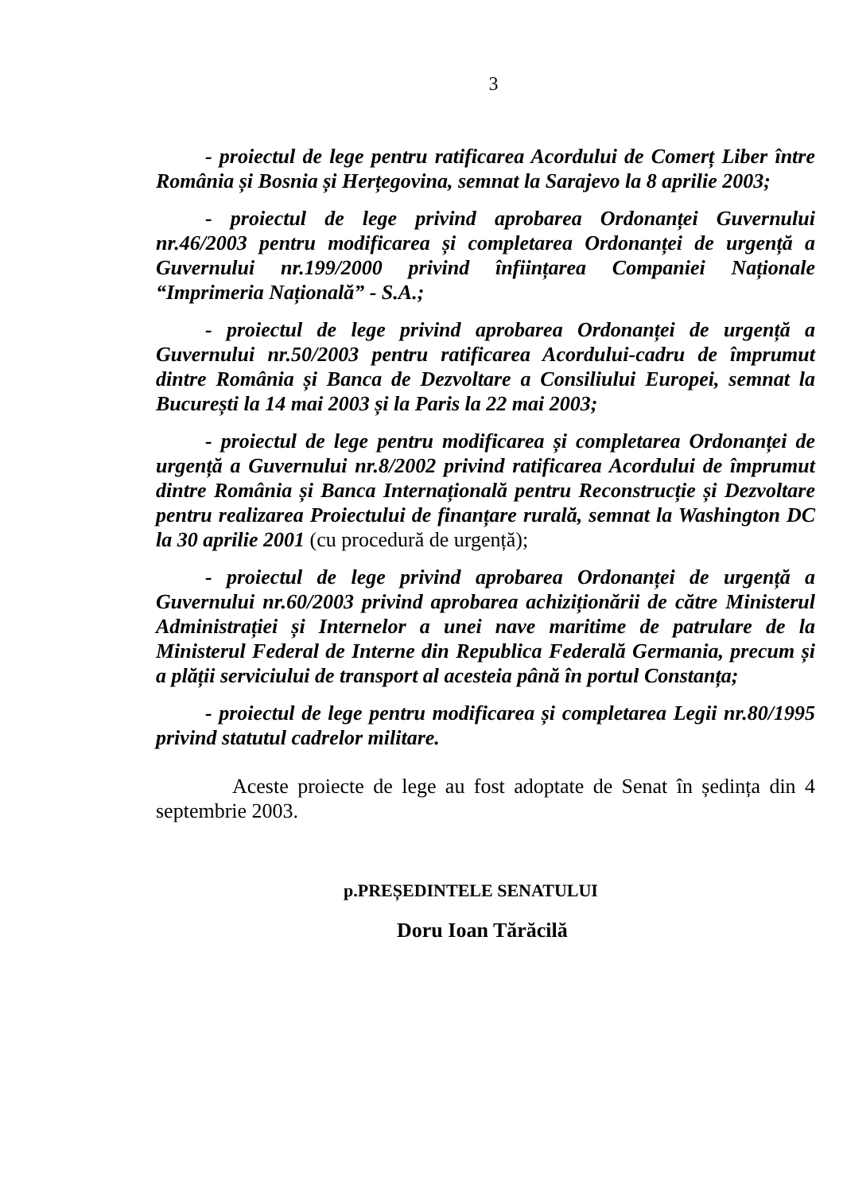3
- proiectul de lege pentru ratificarea Acordului de Comerț Liber între România și Bosnia și Herțegovina, semnat la Sarajevo la 8 aprilie 2003;
- proiectul de lege privind aprobarea Ordonanței Guvernului nr.46/2003 pentru modificarea și completarea Ordonanței de urgență a Guvernului nr.199/2000 privind înființarea Companiei Naționale “Imprimeria Națională” - S.A.;
- proiectul de lege privind aprobarea Ordonanței de urgență a Guvernului nr.50/2003 pentru ratificarea Acordului-cadru de împrumut dintre România și Banca de Dezvoltare a Consiliului Europei, semnat la București la 14 mai 2003 și la Paris la 22 mai 2003;
- proiectul de lege pentru modificarea și completarea Ordonanței de urgență a Guvernului nr.8/2002 privind ratificarea Acordului de împrumut dintre România și Banca Internațională pentru Reconstrucție și Dezvoltare pentru realizarea Proiectului de finanțare rurală, semnat la Washington DC la 30 aprilie 2001 (cu procedură de urgență);
- proiectul de lege privind aprobarea Ordonanței de urgență a Guvernului nr.60/2003 privind aprobarea achiziționării de către Ministerul Administrației și Internelor a unei nave maritime de patrulare de la Ministerul Federal de Interne din Republica Federală Germania, precum și a plății serviciului de transport al acesteia până în portul Constanța;
- proiectul de lege pentru modificarea și completarea Legii nr.80/1995 privind statutul cadrelor militare.
Aceste proiecte de lege au fost adoptate de Senat în ședința din 4 septembrie 2003.
p.PREȘEDINTELE SENATULUI
Doru Ioan Tărăcilă